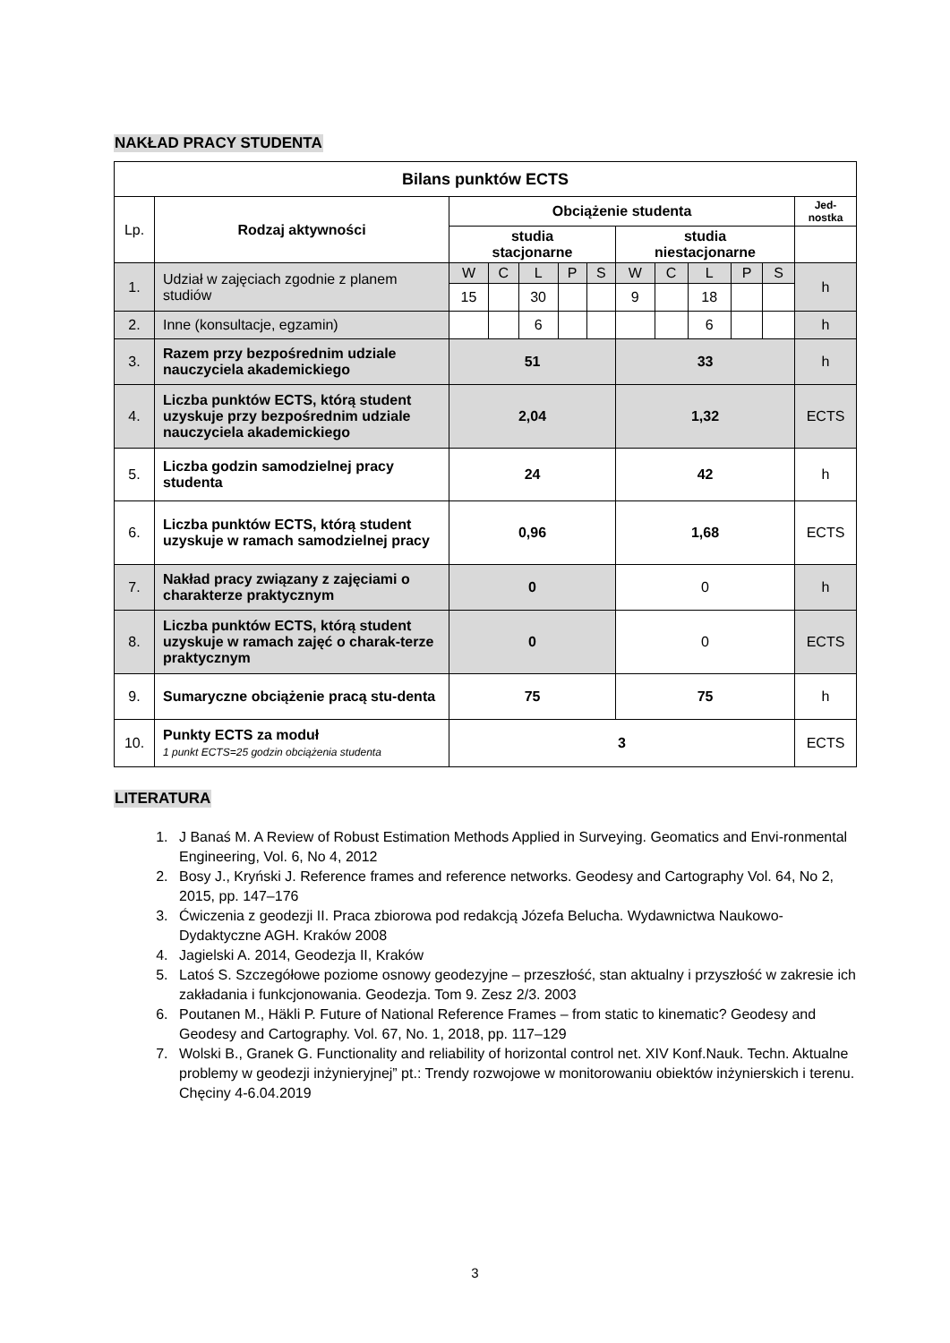NAKŁAD PRACY STUDENTA
| Bilans punktów ECTS | | | | | | | | | | | | |
| --- | --- | --- | --- | --- | --- | --- | --- | --- | --- | --- | --- | --- |
| Lp. | Rodzaj aktywności | Obciążenie studenta | | | | | | | | | | Jed- nostka |
| | | studia stacjonarne | | | | | studia niestacjonarne | | | | | |
| 1. | Udział w zajęciach zgodnie z planem studiów | W | C | L | P | S | W | C | L | P | S | h |
| | | 15 | | 30 | | | 9 | | 18 | | | |
| 2. | Inne (konsultacje, egzamin) | | | 6 | | | | | 6 | | | h |
| 3. | Razem przy bezpośrednim udziale nauczyciela akademickiego | 51 | | | | | 33 | | | | | h |
| 4. | Liczba punktów ECTS, którą student uzyskuje przy bezpośrednim udziale nauczyciela akademickiego | 2,04 | | | | | 1,32 | | | | | ECTS |
| 5. | Liczba godzin samodzielnej pracy studenta | 24 | | | | | 42 | | | | | h |
| 6. | Liczba punktów ECTS, którą student uzyskuje w ramach samodzielnej pracy | 0,96 | | | | | 1,68 | | | | | ECTS |
| 7. | Nakład pracy związany z zajęciami o charakterze praktycznym | 0 | | | | | 0 | | | | | h |
| 8. | Liczba punktów ECTS, którą student uzyskuje w ramach zajęć o charak-terze praktycznym | 0 | | | | | 0 | | | | | ECTS |
| 9. | Sumaryczne obciążenie pracą stu-denta | 75 | | | | | 75 | | | | | h |
| 10. | Punkty ECTS za moduł 1 punkt ECTS=25 godzin obciążenia studenta | 3 | | | | | | | | | | ECTS |
LITERATURA
1. J Banaś M. A Review of Robust Estimation Methods Applied in Surveying. Geomatics and Envi-ronmental Engineering, Vol. 6, No 4, 2012
2. Bosy J., Kryński J. Reference frames and reference networks. Geodesy and Cartography Vol. 64, No 2, 2015, pp. 147–176
3. Ćwiczenia z geodezji II. Praca zbiorowa pod redakcją Józefa Belucha. Wydawnictwa Naukowo-Dydaktyczne AGH. Kraków 2008
4. Jagielski A. 2014, Geodezja II, Kraków
5. Latoś S. Szczegółowe poziome osnowy geodezyjne – przeszłość, stan aktualny i przyszłość w zakresie ich zakładania i funkcjonowania. Geodezja. Tom 9. Zesz 2/3. 2003
6. Poutanen M., Häkli P. Future of National Reference Frames – from static to kinematic? Geodesy and Geodesy and Cartography. Vol. 67, No. 1, 2018, pp. 117–129
7. Wolski B., Granek G. Functionality and reliability of horizontal control net. XIV Konf.Nauk. Techn. Aktualne problemy w geodezji inżynieryjnej” pt.: Trendy rozwojowe w monitorowaniu obiektów inżynierskich i terenu. Chęciny 4-6.04.2019
3